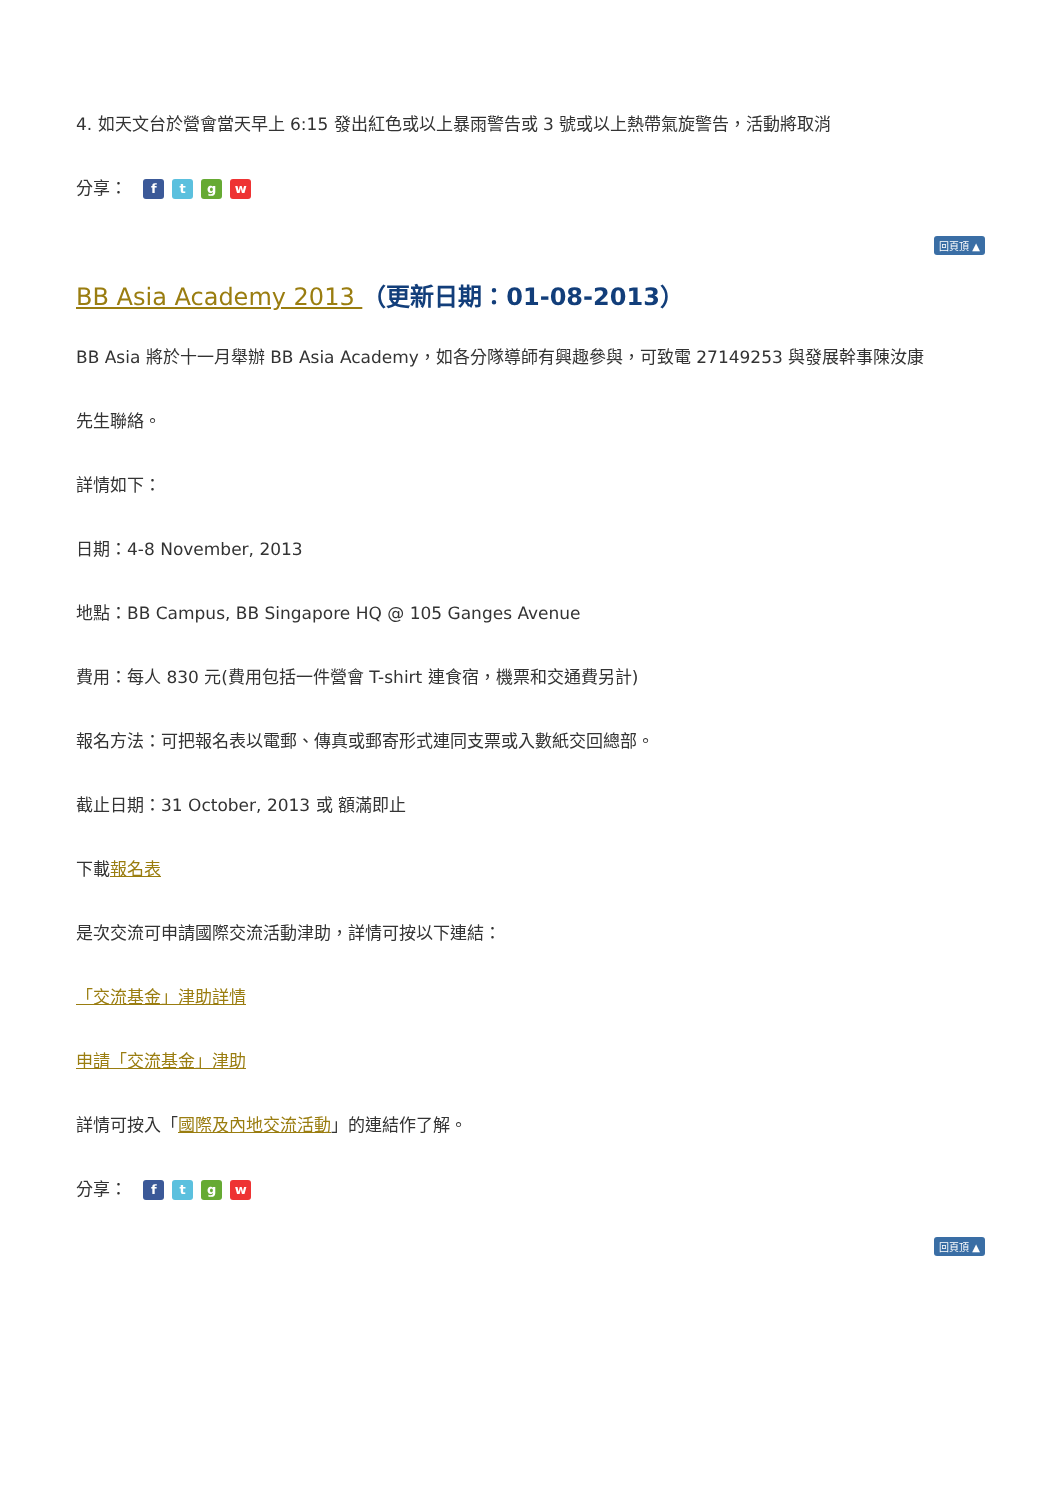4. 如天文台於營會當天早上 6:15 發出紅色或以上暴雨警告或 3 號或以上熱帶氣旋警告，活動將取消
分享： ftgw
回頁頂 ▲
BB Asia Academy 2013 （更新日期：01-08-2013）
BB Asia 將於十一月舉辦 BB Asia Academy，如各分隊導師有興趣參與，可致電 27149253 與發展幹事陳汝康
先生聯絡。
詳情如下：
日期：4-8 November, 2013
地點：BB Campus, BB Singapore HQ @ 105 Ganges Avenue
費用：每人 830 元(費用包括一件營會 T-shirt 連食宿，機票和交通費另計)
報名方法：可把報名表以電郵、傳真或郵寄形式連同支票或入數紙交回總部。
截止日期：31 October, 2013 或 額滿即止
下載報名表
是次交流可申請國際交流活動津助，詳情可按以下連結：
「交流基金」津助詳情
申請「交流基金」津助
詳情可按入「國際及內地交流活動」的連結作了解。
分享： ftgw
回頁頂 ▲